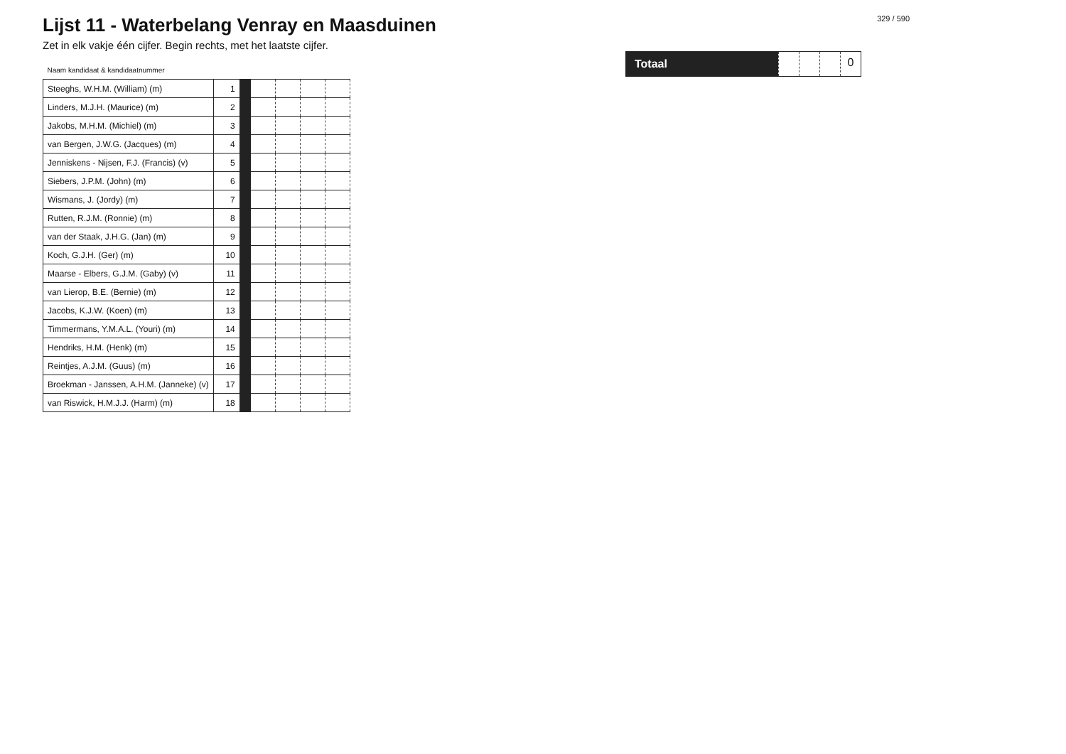Lijst 11 - Waterbelang Venray en Maasduinen
Zet in elk vakje één cijfer. Begin rechts, met het laatste cijfer.
| Naam kandidaat & kandidaatnummer | | | | | | |
| --- | --- | --- | --- | --- | --- | --- |
| Steeghs, W.H.M. (William) (m) | 1 | | | | | |
| Linders, M.J.H. (Maurice) (m) | 2 | | | | | |
| Jakobs, M.H.M. (Michiel) (m) | 3 | | | | | |
| van Bergen, J.W.G. (Jacques) (m) | 4 | | | | | |
| Jenniskens - Nijsen, F.J. (Francis) (v) | 5 | | | | | |
| Siebers, J.P.M. (John) (m) | 6 | | | | | |
| Wismans, J. (Jordy) (m) | 7 | | | | | |
| Rutten, R.J.M. (Ronnie) (m) | 8 | | | | | |
| van der Staak, J.H.G. (Jan) (m) | 9 | | | | | |
| Koch, G.J.H. (Ger) (m) | 10 | | | | | |
| Maarse - Elbers, G.J.M. (Gaby) (v) | 11 | | | | | |
| van Lierop, B.E. (Bernie) (m) | 12 | | | | | |
| Jacobs, K.J.W. (Koen) (m) | 13 | | | | | |
| Timmermans, Y.M.A.L. (Youri) (m) | 14 | | | | | |
| Hendriks, H.M. (Henk) (m) | 15 | | | | | |
| Reintjes, A.J.M. (Guus) (m) | 16 | | | | | |
| Broekman - Janssen, A.H.M. (Janneke) (v) | 17 | | | | | |
| van Riswick, H.M.J.J. (Harm) (m) | 18 | | | | | |
329 / 590
Totaal 0